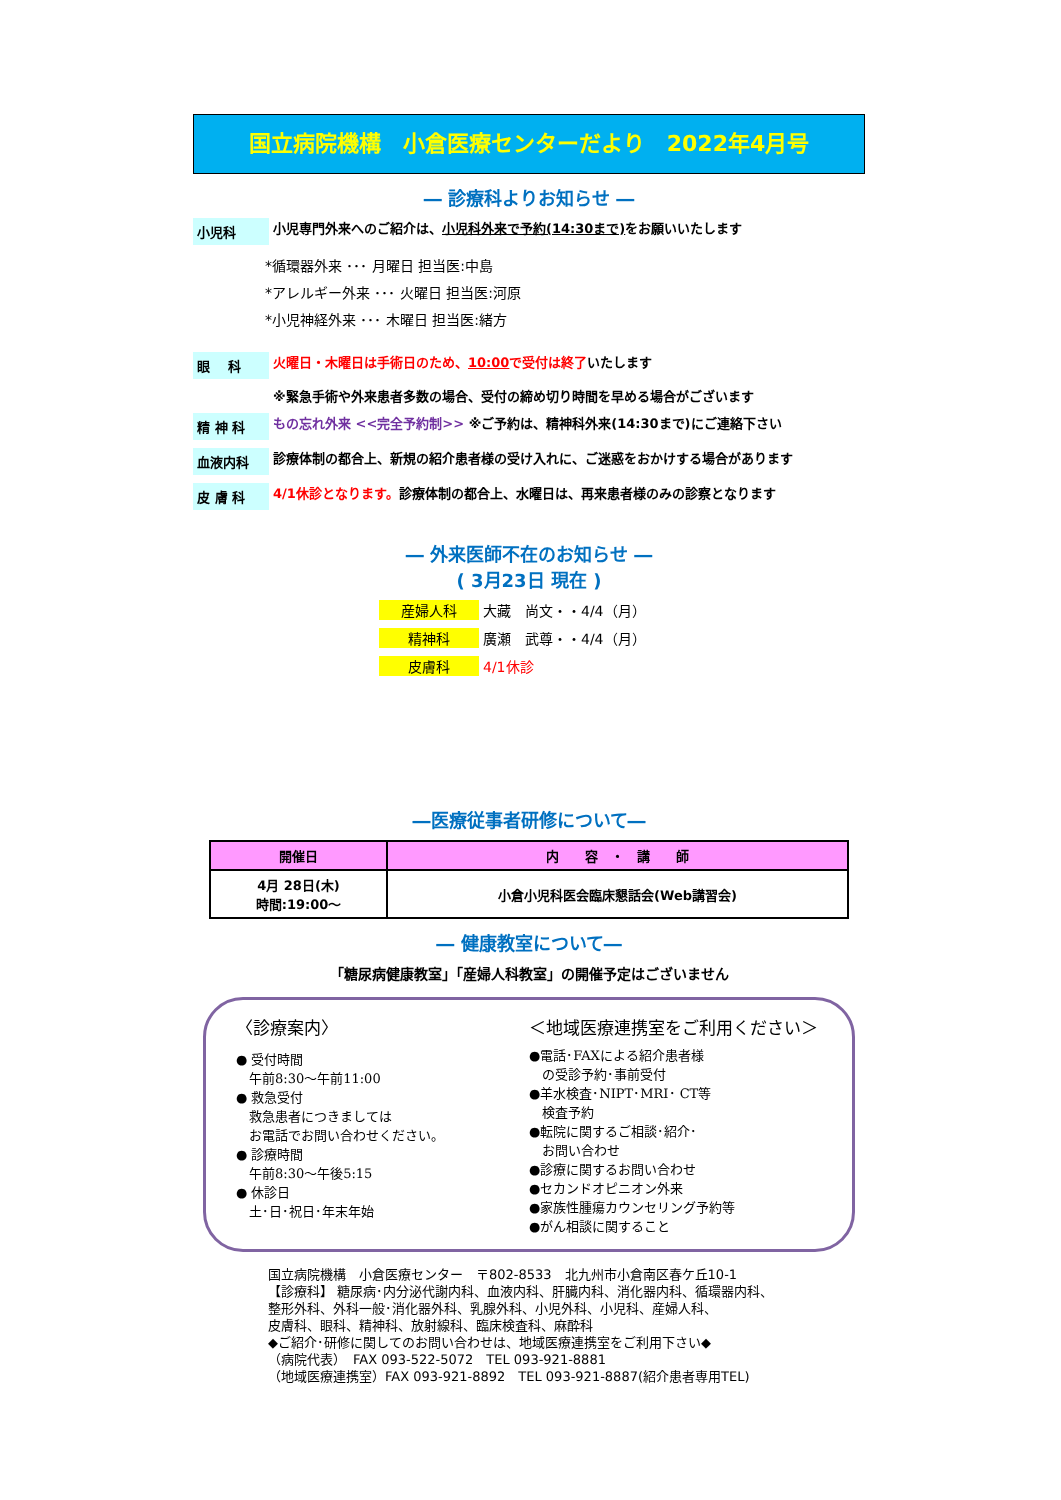国立病院機構　小倉医療センターだより　2022年4月号
― 診療科よりお知らせ ―
小児科 小児専門外来へのご紹介は、小児科外来で予約(14:30まで) をお願いいたします
*循環器外来 ･･･ 月曜日 担当医:中島
*アレルギー外来 ･･･ 火曜日 担当医:河原
*小児神経外来 ･･･ 木曜日 担当医:緒方
眼　 科 火曜日・木曜日は手術日のため、10:00で受付は終了いたします
※緊急手術や外来患者多数の場合、受付の締め切り時間を早める場合がございます
精 神 科 もの忘れ外来 <<完全予約制>> ※ご予約は、精神科外来(14:30まで)にご連絡下さい
血液内科 診療体制の都合上、新規の紹介患者様の受け入れに、ご迷惑をおかけする場合があります
皮 膚 科 4/1休診となります。診療体制の都合上、水曜日は、再来患者様のみの診察となります
― 外来医師不在のお知らせ ―
( 3月23日 現在 )
産婦人科 大藏　尚文・・4/4（月）
精神科 廣瀬　武尊・・4/4（月）
皮膚科 4/1休診
―医療従事者研修について―
| 開催日 | 内 容 ・ 講 師 |
| --- | --- |
| 4月 28日(木) 時間:19:00～ | 小倉小児科医会臨床懇話会(Web講習会) |
― 健康教室について―
「糖尿病健康教室」「産婦人科教室」の開催予定はございません
〈診療案内〉
● 受付時間
　午前8:30～午前11:00
● 救急受付
　救急患者につきましては
　お電話でお問い合わせください。
● 診療時間
　午前8:30～午後5:15
● 休診日
　土･日･祝日･年末年始
＜地域医療連携室をご利用ください＞
●電話･FAXによる紹介患者様
　の受診予約･事前受付
●羊水検査･NIPT･MRI･ CT等
　検査予約
●転院に関するご相談･紹介･
　お問い合わせ
●診療に関するお問い合わせ
●セカンドオピニオン外来
●家族性腫瘍カウンセリング予約等
●がん相談に関すること
国立病院機構　小倉医療センター　〒802-8533　北九州市小倉南区春ケ丘10-1
【診療科】 糖尿病･内分泌代謝内科、血液内科、肝臓内科、消化器内科、循環器内科、
整形外科、外科一般･消化器外科、乳腺外科、小児外科、小児科、産婦人科、
皮膚科、眼科、精神科、放射線科、臨床検査科、麻酔科
◆ご紹介･研修に関してのお問い合わせは、地域医療連携室をご利用下さい◆
（病院代表）　FAX 093-522-5072　TEL 093-921-8881
（地域医療連携室）FAX 093-921-8892　TEL 093-921-8887(紹介患者専用TEL)